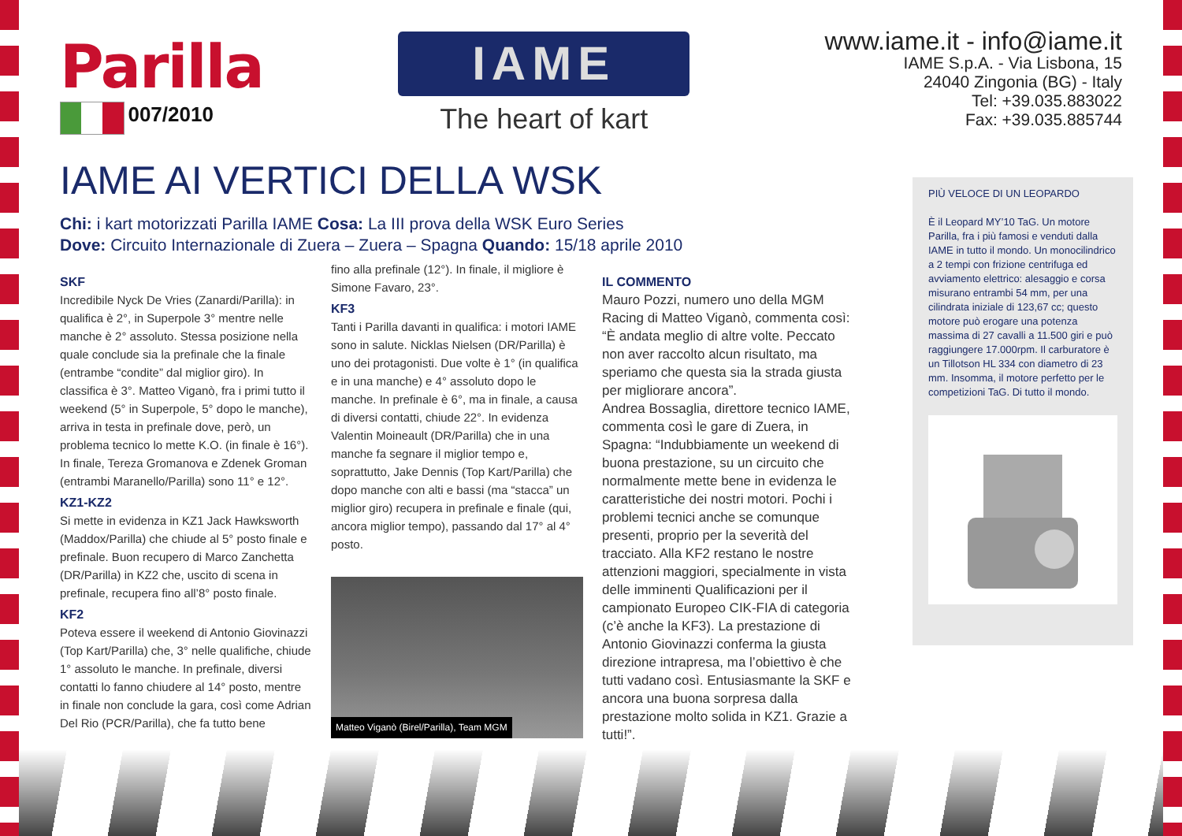Parilla
007/2010
IAME
The heart of kart
www.iame.it - info@iame.it
IAME S.p.A. - Via Lisbona, 15
24040 Zingonia (BG) - Italy
Tel: +39.035.883022
Fax: +39.035.885744
IAME AI VERTICI DELLA WSK
Chi: i kart motorizzati Parilla IAME Cosa: La III prova della WSK Euro Series
Dove: Circuito Internazionale di Zuera – Zuera – Spagna Quando: 15/18 aprile 2010
SKF
Incredibile Nyck De Vries (Zanardi/Parilla): in qualifica è 2°, in Superpole 3° mentre nelle manche è 2° assoluto. Stessa posizione nella quale conclude sia la prefinale che la finale (entrambe “condite” dal miglior giro). In classifica è 3°. Matteo Viganò, fra i primi tutto il weekend (5° in Superpole, 5° dopo le manche), arriva in testa in prefinale dove, però, un problema tecnico lo mette K.O. (in finale è 16°). In finale, Tereza Gromanova e Zdenek Groman (entrambi Maranello/Parilla) sono 11° e 12°.
KZ1-KZ2
Si mette in evidenza in KZ1 Jack Hawksworth (Maddox/Parilla) che chiude al 5° posto finale e prefinale. Buon recupero di Marco Zanchetta (DR/Parilla) in KZ2 che, uscito di scena in prefinale, recupera fino all’8° posto finale.
KF2
Poteva essere il weekend di Antonio Giovinazzi (Top Kart/Parilla) che, 3° nelle qualifiche, chiude 1° assoluto le manche. In prefinale, diversi contatti lo fanno chiudere al 14° posto, mentre in finale non conclude la gara, così come Adrian Del Rio (PCR/Parilla), che fa tutto bene
fino alla prefinale (12°). In finale, il migliore è Simone Favaro, 23°.
KF3
Tanti i Parilla davanti in qualifica: i motori IAME sono in salute. Nicklas Nielsen (DR/Parilla) è uno dei protagonisti. Due volte è 1° (in qualifica e in una manche) e 4° assoluto dopo le manche. In prefinale è 6°, ma in finale, a causa di diversi contatti, chiude 22°. In evidenza Valentin Moineault (DR/Parilla) che in una manche fa segnare il miglior tempo e, soprattutto, Jake Dennis (Top Kart/Parilla) che dopo manche con alti e bassi (ma “stacca” un miglior giro) recupera in prefinale e finale (qui, ancora miglior tempo), passando dal 17° al 4° posto.
Matteo Viganò (Birel/Parilla), Team MGM
IL COMMENTO
Mauro Pozzi, numero uno della MGM Racing di Matteo Viganò, commenta così: “È andata meglio di altre volte. Peccato non aver raccolto alcun risultato, ma speriamo che questa sia la strada giusta per migliorare ancora”.
Andrea Bossaglia, direttore tecnico IAME, commenta così le gare di Zuera, in Spagna: “Indubbiamente un weekend di buona prestazione, su un circuito che normalmente mette bene in evidenza le caratteristiche dei nostri motori. Pochi i problemi tecnici anche se comunque presenti, proprio per la severità del tracciato. Alla KF2 restano le nostre attenzioni maggiori, specialmente in vista delle imminenti Qualificazioni per il campionato Europeo CIK-FIA di categoria (c’è anche la KF3). La prestazione di Antonio Giovinazzi conferma la giusta direzione intrapresa, ma l’obiettivo è che tutti vadano così. Entusiasmante la SKF e ancora una buona sorpresa dalla prestazione molto solida in KZ1. Grazie a tutti!”.
PIÙ VELOCE DI UN LEOPARDO
È il Leopard MY’10 TaG. Un motore Parilla, fra i più famosi e venduti dalla IAME in tutto il mondo. Un monocilindrico a 2 tempi con frizione centrifuga ed avviamento elettrico: alesaggio e corsa misurano entrambi 54 mm, per una cilindrata iniziale di 123,67 cc; questo motore può erogare una potenza massima di 27 cavalli a 11.500 giri e può raggiungere 17.000rpm. Il carburatore è un Tillotson HL 334 con diametro di 23 mm. Insomma, il motore perfetto per le competizioni TaG. Di tutto il mondo.